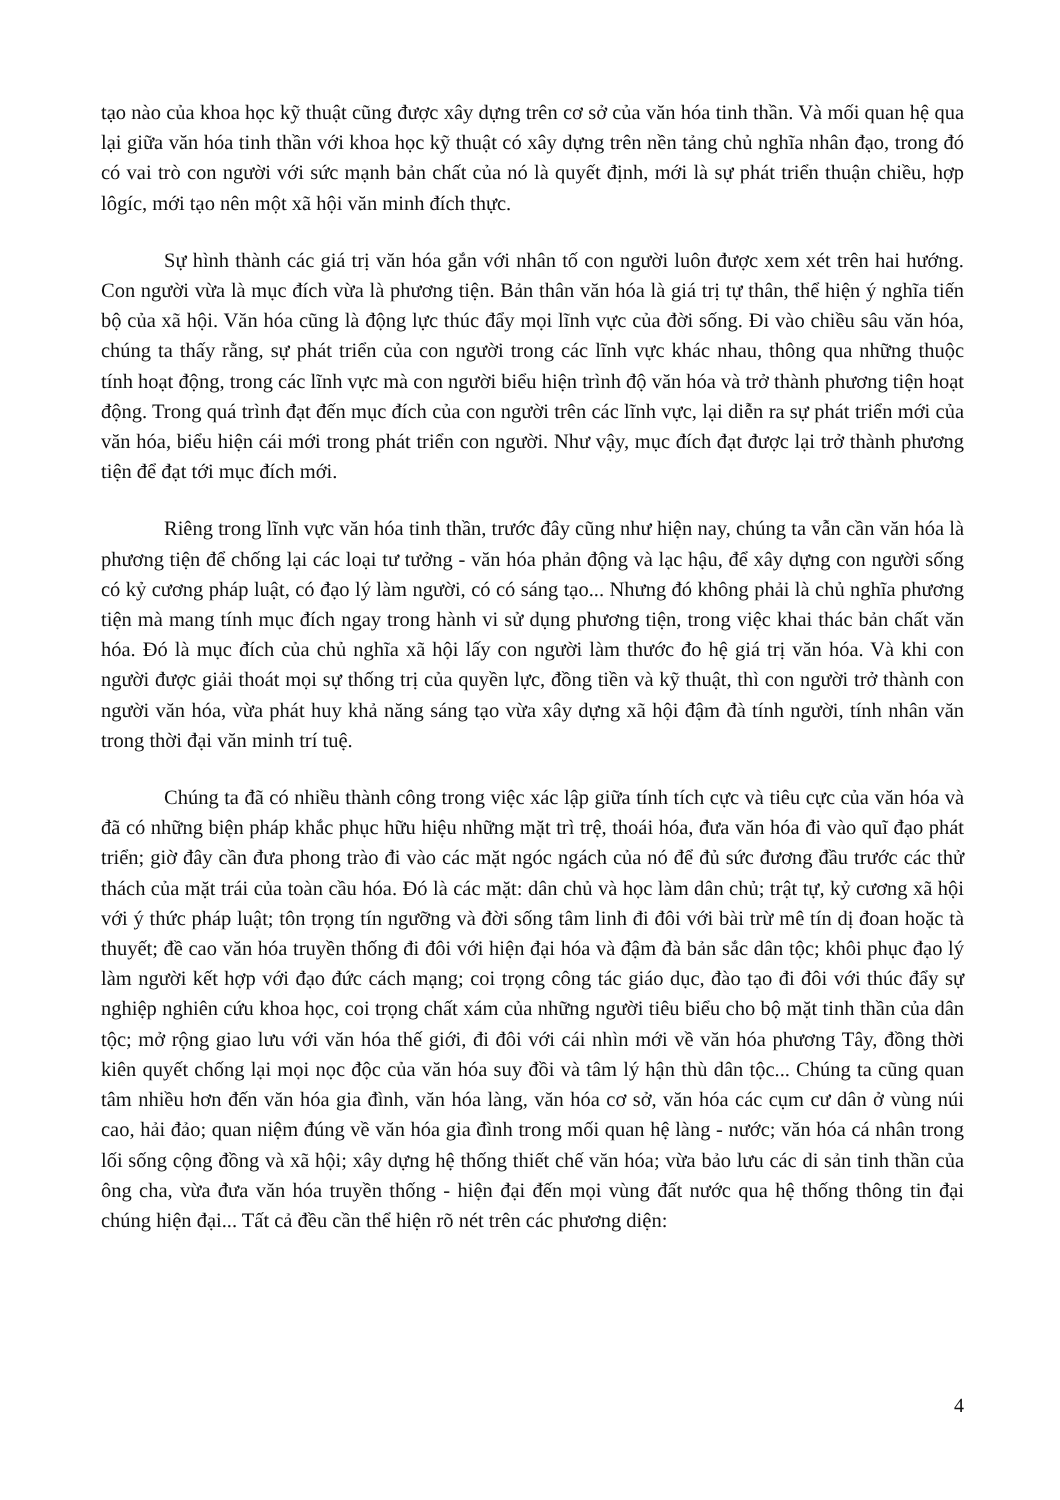tạo nào của khoa học kỹ thuật cũng được xây dựng trên cơ sở của văn hóa tinh thần. Và mối quan hệ qua lại giữa văn hóa tinh thần với khoa học kỹ thuật có xây dựng trên nền tảng chủ nghĩa nhân đạo, trong đó có vai trò con người với sức mạnh bản chất của nó là quyết định, mới là sự phát triển thuận chiều, hợp lôgíc, mới tạo nên một xã hội văn minh đích thực.
Sự hình thành các giá trị văn hóa gắn với nhân tố con người luôn được xem xét trên hai hướng. Con người vừa là mục đích vừa là phương tiện. Bản thân văn hóa là giá trị tự thân, thể hiện ý nghĩa tiến bộ của xã hội. Văn hóa cũng là động lực thúc đẩy mọi lĩnh vực của đời sống. Đi vào chiều sâu văn hóa, chúng ta thấy rằng, sự phát triển của con người trong các lĩnh vực khác nhau, thông qua những thuộc tính hoạt động, trong các lĩnh vực mà con người biểu hiện trình độ văn hóa và trở thành phương tiện hoạt động. Trong quá trình đạt đến mục đích của con người trên các lĩnh vực, lại diễn ra sự phát triển mới của văn hóa, biểu hiện cái mới trong phát triển con người. Như vậy, mục đích đạt được lại trở thành phương tiện để đạt tới mục đích mới.
Riêng trong lĩnh vực văn hóa tinh thần, trước đây cũng như hiện nay, chúng ta vẫn cần văn hóa là phương tiện để chống lại các loại tư tưởng - văn hóa phản động và lạc hậu, để xây dựng con người sống có kỷ cương pháp luật, có đạo lý làm người, có có sáng tạo... Nhưng đó không phải là chủ nghĩa phương tiện mà mang tính mục đích ngay trong hành vi sử dụng phương tiện, trong việc khai thác bản chất văn hóa. Đó là mục đích của chủ nghĩa xã hội lấy con người làm thước đo hệ giá trị văn hóa. Và khi con người được giải thoát mọi sự thống trị của quyền lực, đồng tiền và kỹ thuật, thì con người trở thành con người văn hóa, vừa phát huy khả năng sáng tạo vừa xây dựng xã hội đậm đà tính người, tính nhân văn trong thời đại văn minh trí tuệ.
Chúng ta đã có nhiều thành công trong việc xác lập giữa tính tích cực và tiêu cực của văn hóa và đã có những biện pháp khắc phục hữu hiệu những mặt trì trệ, thoái hóa, đưa văn hóa đi vào quĩ đạo phát triển; giờ đây cần đưa phong trào đi vào các mặt ngóc ngách của nó để đủ sức đương đầu trước các thử thách của mặt trái của toàn cầu hóa. Đó là các mặt: dân chủ và học làm dân chủ; trật tự, kỷ cương xã hội với ý thức pháp luật; tôn trọng tín ngưỡng và đời sống tâm linh đi đôi với bài trừ mê tín dị đoan hoặc tà thuyết; đề cao văn hóa truyền thống đi đôi với hiện đại hóa và đậm đà bản sắc dân tộc; khôi phục đạo lý làm người kết hợp với đạo đức cách mạng; coi trọng công tác giáo dục, đào tạo đi đôi với thúc đẩy sự nghiệp nghiên cứu khoa học, coi trọng chất xám của những người tiêu biểu cho bộ mặt tinh thần của dân tộc; mở rộng giao lưu với văn hóa thế giới, đi đôi với cái nhìn mới về văn hóa phương Tây, đồng thời kiên quyết chống lại mọi nọc độc của văn hóa suy đồi và tâm lý hận thù dân tộc... Chúng ta cũng quan tâm nhiều hơn đến văn hóa gia đình, văn hóa làng, văn hóa cơ sở, văn hóa các cụm cư dân ở vùng núi cao, hải đảo; quan niệm đúng về văn hóa gia đình trong mối quan hệ làng - nước; văn hóa cá nhân trong lối sống cộng đồng và xã hội; xây dựng hệ thống thiết chế văn hóa; vừa bảo lưu các di sản tinh thần của ông cha, vừa đưa văn hóa truyền thống - hiện đại đến mọi vùng đất nước qua hệ thống thông tin đại chúng hiện đại... Tất cả đều cần thể hiện rõ nét trên các phương diện:
4